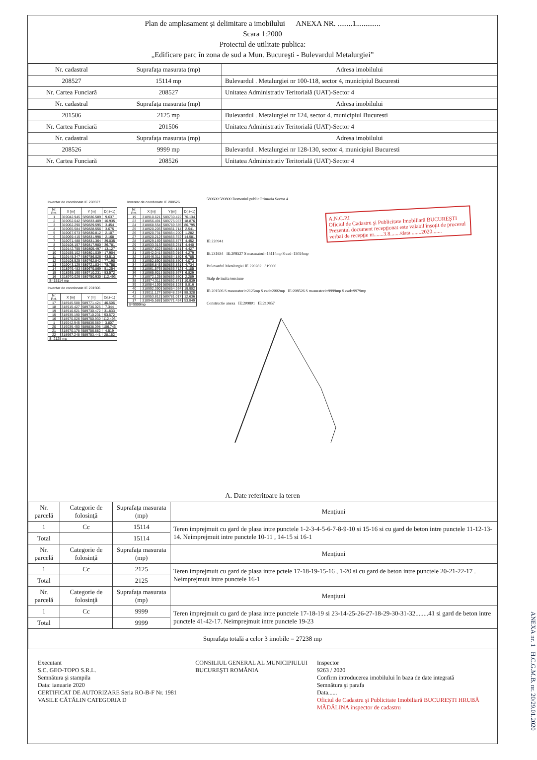Plan de amplasament şi delimitare a imobilului ANEXA NR. ........1.............
Scara 1:2000
Proiectul de utilitate publica:
„Edificare parc în zona de sud a Mun. Bucureşti - Bulevardul Metalurgiei”
| Nr. cadastral | Suprafaţa masurata (mp) | Adresa imobilului |
| --- | --- | --- |
| 208527 | 15114 mp | Bulevardul . Metalurgiei nr 100-118, sector 4, municipiul Bucuresti |
| Nr. Cartea Funciară | 208527 | Unitatea Administrativ Teritorială (UAT)-Sector 4 |
| Nr. cadastral | Suprafaţa masurata (mp) | Adresa imobilului |
| 201506 | 2125 mp | Bulevardul . Metalurgiei nr 124, sector 4, municipiul Bucuresti |
| Nr. Cartea Funciară | 201506 | Unitatea Administrativ Teritorială (UAT)-Sector 4 |
| Nr. cadastral | Suprafaţa masurata (mp) | Adresa imobilului |
| 208526 | 9999 mp | Bulevardul . Metalurgiei nr 128-130, sector 4, municipiul Bucuresti |
| Nr. Cartea Funciară | 208526 | Unitatea Administrativ Teritorială (UAT)-Sector 4 |
Inventar de coordonate IE 208527
| Nr. Pct. | X [m] | Y [m] | D(i,i+1) |
| --- | --- | --- | --- |
| 1 | 319042.945 | 589836.589 | 9.637 |
| 2 | 319052.042 | 589833.409 | 10.935 |
| 3 | 319062.290 | 589829.595 | 3.454 |
| 4 | 319065.584 | 589828.556 | 3.075 |
| 5 | 319067.673 | 589830.812 | 2.107 |
| 6 | 319069.415 | 589831.998 | 2.168 |
| 7 | 319071.488 | 589831.364 | 39.035 |
| 8 | 319108.157 | 589817.980 | 36.781 |
| 9 | 319142.755 | 589805.497 | 13.127 |
| 10 | 319155.102 | 589801.039 | 17.904 |
| 11 | 319145.347 | 589786.026 | 43.513 |
| 12 | 319108.525 | 589762.842 | 77.190 |
| 13 | 319043.129 | 589721.834 | 78.758 |
| 14 | 318976.483 | 589679.869 | 51.254 |
| 15 | 318935.190 | 589710.231 | 53.572 |
| 16 | 318970.026 | 589750.930 | 112.493 |
| S=15114 mp | | | |
Inventar de coordonate IE 201506
| Nr. Pct. | X [m] | Y [m] | D(i,i+1) |
| --- | --- | --- | --- |
| 17 | 318945.588 | 589771.424 | 46.506 |
| 18 | 318915.427 | 589736.025 | 7.344 |
| 19 | 318910.621 | 589730.472 | 31.833 |
| 15 | 318935.190 | 589710.231 | 53.572 |
| 16 | 318970.026 | 589750.930 | 112.493 |
| 1 | 319042.945 | 589836.589 | 3.807 |
| 20 | 319039.450 | 589838.098 | 106.746 |
| 21 | 318970.178 | 589756.882 | 4.519 |
| 22 | 318967.248 | 589753.441 | 28.152 |
| S=2125 mp | | | |
Inventar de coordonate IE 208526
| Nr. Pct. | X [m] | Y [m] | D(i,i+1) |
| --- | --- | --- | --- |
| 19 | 318910.621 | 589730.472 | 70.134 |
| 23 | 318856.491 | 589775.067 | 18.876 |
| 24 | 318868.554 | 589789.585 | 80.795 |
| 25 | 318920.205 | 589851.714 | 2.541 |
| 26 | 318920.731 | 589854.200 | 1.282 |
| 27 | 318920.212 | 589855.372 | 14.581 |
| 28 | 318929.169 | 589866.877 | 4.452 |
| 29 | 318933.313 | 589865.251 | 4.440 |
| 30 | 318937.622 | 589864.181 | 4.427 |
| 31 | 318942.041 | 589863.916 | 4.279 |
| 32 | 318946.311 | 589864.189 | 6.785 |
| 33 | 318952.890 | 589865.850 | 4.073 |
| 34 | 318956.843 | 589866.831 | 4.734 |
| 35 | 318961.576 | 589866.712 | 4.185 |
| 36 | 318965.601 | 589865.567 | 6.829 |
| 37 | 318972.125 | 589863.550 | 2.289 |
| 38 | 318974.311 | 589862.871 | 10.939 |
| 39 | 318984.199 | 589858.193 | 8.816 |
| 40 | 318992.390 | 589854.934 | 19.902 |
| 41 | 319011.127 | 589848.224 | 88.328 |
| 42 | 318953.812 | 589781.017 | 12.636 |
| 17 | 318945.588 | 589771.424 | 53.849 |
| S=9999mp | | | |
589600 589800 Domeniul public Primaria Sector 4
A.N.C.P.I
Oficiul de Cadastru şi Publicitate Imobiliară BUCUREŞTI
Prezentul document recepţionat este valabil însoţit de procesul verbal de recepţie nr.......3.8......./data .......2020.......
IE:220941
IE:231634 IE:208527 S masuratori=15114mp S cad=15024mp
Bulevardul Metalurgiei IE 220282 319000
Stalp de inalta tensiune
IE:201506 S masuratori=2125mp S cad=2002mp IE:208526 S masuratori=9999mp S cad=9979mp
Constructie anexa IE:209801 IE:210857
A. Date referitoare la teren
| Nr. parcelă | Categorie de folosinţă | Suprafaţa masurata (mp) | Menţiuni |
| --- | --- | --- | --- |
| 1 | Cc | 15114 | Teren imprejmuit cu gard de plasa intre punctele 1-2-3-4-5-6-7-8-9-10 si 15-16 si cu gard de beton intre punctele 11-12-13-14. Neimprejmuit intre punctele 10-11 , 14-15 si 16-1 |
| Total | | 15114 | |
| Nr. parcelă | Categorie de folosinţă | Suprafaţa masurata (mp) | Menţiuni |
| 1 | Cc | 2125 | Teren imprejmuit cu gard de plasa intre pctele 17-18-19-15-16 , 1-20 si cu gard de beton intre punctele 20-21-22-17 . Neimprejmuit intre punctele 16-1 |
| Total | | 2125 | |
| Nr. parcelă | Categorie de folosinţă | Suprafaţa masurata (mp) | Menţiuni |
| 1 | Cc | 9999 | Teren imprejmuit cu gard de plasa intre punctele 17-18-19 si 23-14-25-26-27-18-29-30-31-32........41 si gard de beton intre punctele 41-42-17. Neimprejmuit intre punctele 19-23 |
| Total | | 9999 | |
| Suprafaţa totală a celor 3 imobile = 27238 mp | | | |
Executant
S.C. GEO-TOPO S.R.L.
Semnătura şi stampila
Data: ianuarie 2020
CERTIFICAT DE AUTORIZARE Seria RO-B-F Nr. 1981 VASILE CĂTĂLIN CATEGORIA D
CONSILIUL GENERAL AL MUNICIPIULUI BUCUREŞTI ROMÂNIA
Inspector
9263 / 2020
Confirm introducerea imobilului în baza de date integrată
Semnătura şi parafa
Data......
Oficiul de Cadastru şi Publicitate Imobiliară BUCUREŞTI HRUBĂ MĂDĂLINA inspector de cadastru
ANEXA nr. 1 H.C.G.M.B. nr. 20/29.01.2020